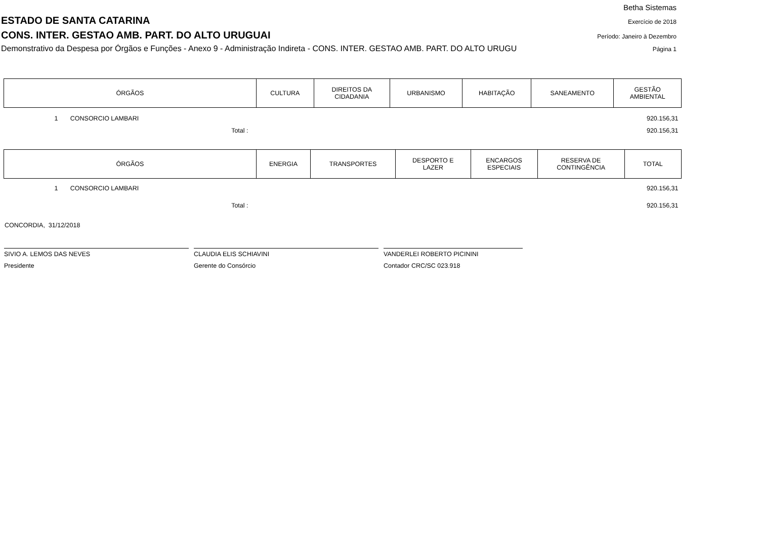Betha Sistemas
ESTADO DE SANTA CATARINA Exercício de 2018
CONS. INTER. GESTAO AMB. PART. DO ALTO URUGUAI Período: Janeiro à Dezembro
Demonstrativo da Despesa por Órgãos e Funções - Anexo 9 - Administração Indireta - CONS. INTER. GESTAO AMB. PART. DO ALTO URUGU Página 1
| ÓRGÃOS | CULTURA | DIREITOS DA CIDADANIA | URBANISMO | HABITAÇÃO | SANEAMENTO | GESTÃO AMBIENTAL |
| --- | --- | --- | --- | --- | --- | --- |
| 1 CONSORCIO LAMBARI | | | | | | 920.156,31 |
| Total : | | | | | | 920.156,31 |
| ÓRGÃOS | ENERGIA | TRANSPORTES | DESPORTO E LAZER | ENCARGOS ESPECIAIS | RESERVA DE CONTINGÊNCIA | TOTAL |
| --- | --- | --- | --- | --- | --- | --- |
| 1 CONSORCIO LAMBARI | | | | | | 920.156,31 |
| Total : | | | | | | 920.156,31 |
CONCORDIA, 31/12/2018
SIVIO A. LEMOS DAS NEVES
Presidente
CLAUDIA ELIS SCHIAVINI
Gerente do Consórcio
VANDERLEI ROBERTO PICININI
Contador CRC/SC 023.918